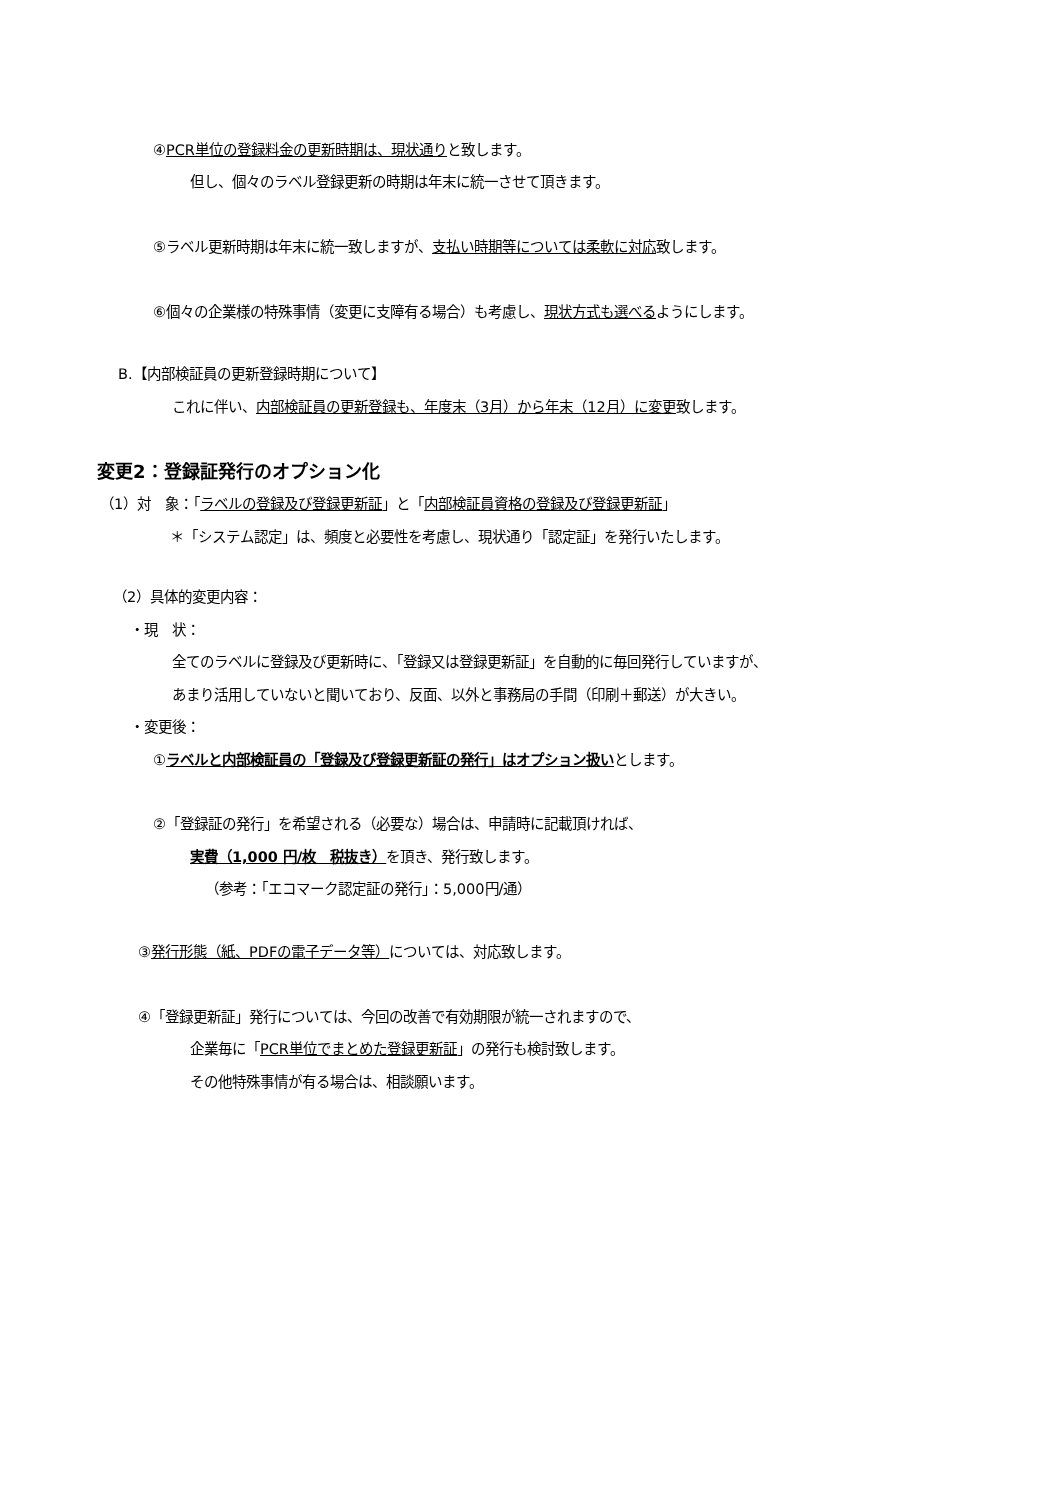④PCR単位の登録料金の更新時期は、現状通りと致します。
但し、個々のラベル登録更新の時期は年末に統一させて頂きます。
⑤ラベル更新時期は年末に統一致しますが、支払い時期等については柔軟に対応致します。
⑥個々の企業様の特殊事情（変更に支障有る場合）も考慮し、現状方式も選べるようにします。
B.【内部検証員の更新登録時期について】
これに伴い、内部検証員の更新登録も、年度末（3月）から年末（12月）に変更致します。
変更2：登録証発行のオプション化
（1）対　象：「ラベルの登録及び登録更新証」と「内部検証員資格の登録及び登録更新証」
＊「システム認定」は、頻度と必要性を考慮し、現状通り「認定証」を発行いたします。
（2）具体的変更内容：
・現　状：
全てのラベルに登録及び更新時に、「登録又は登録更新証」を自動的に毎回発行していますが、
あまり活用していないと聞いており、反面、以外と事務局の手間（印刷＋郵送）が大きい。
・変更後：
①ラベルと内部検証員の「登録及び登録更新証の発行」はオプション扱いとします。
②「登録証の発行」を希望される（必要な）場合は、申請時に記載頂ければ、
実費（1,000 円/枚　税抜き）を頂き、発行致します。
（参考：「エコマーク認定証の発行」：5,000円/通）
③発行形態（紙、PDFの電子データ等）については、対応致します。
④「登録更新証」発行については、今回の改善で有効期限が統一されますので、
企業毎に「PCR単位でまとめた登録更新証」の発行も検討致します。
その他特殊事情が有る場合は、相談願います。